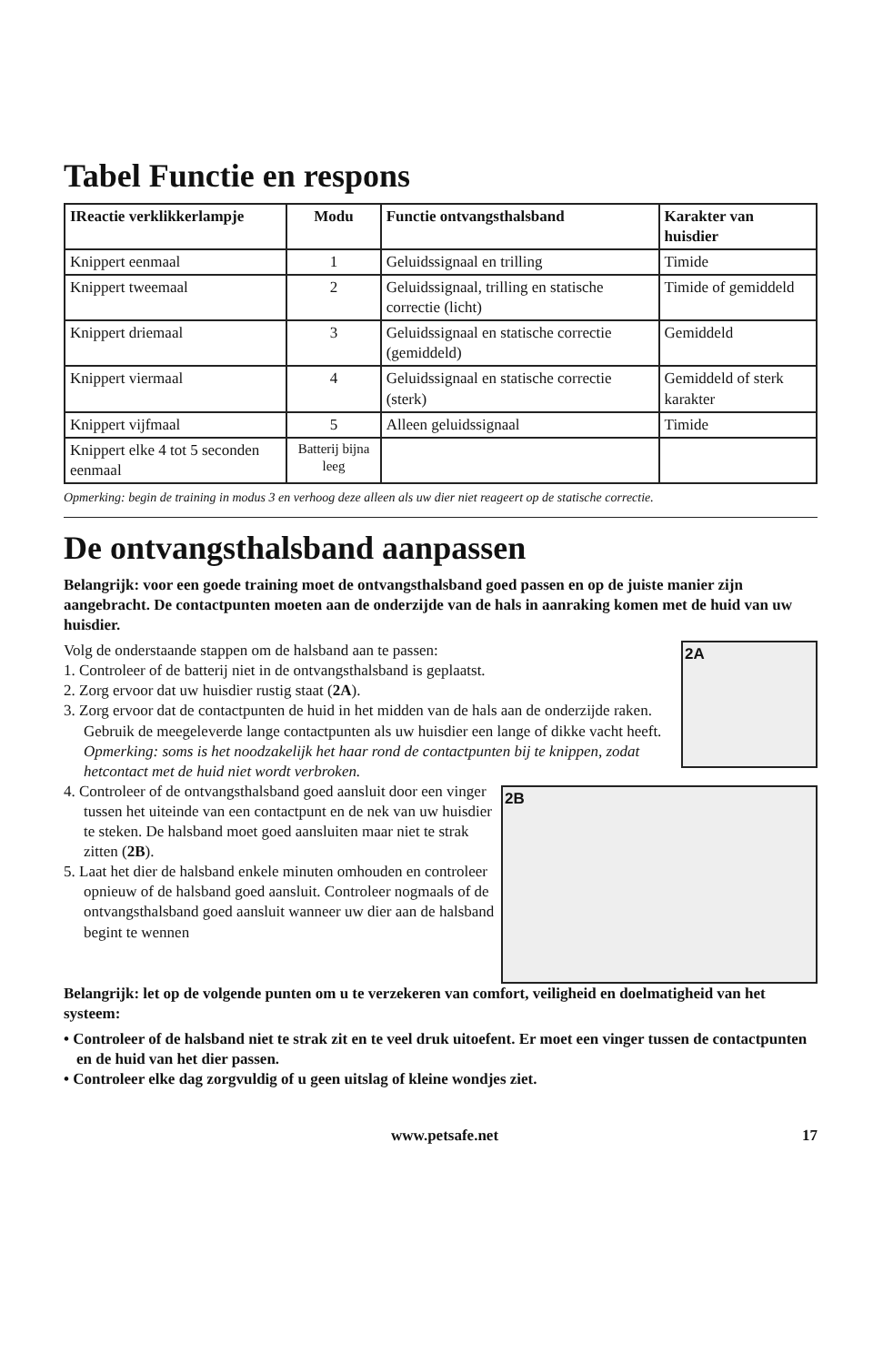Tabel Functie en respons
| IReactie verklikkerlampje | Modu | Functie ontvangsthalsband | Karakter van huisdier |
| --- | --- | --- | --- |
| Knippert eenmaal | 1 | Geluidssignaal en trilling | Timide |
| Knippert tweemaal | 2 | Geluidssignaal, trilling en statische correctie (licht) | Timide of gemiddeld |
| Knippert driemaal | 3 | Geluidssignaal en statische correctie (gemiddeld) | Gemiddeld |
| Knippert viermaal | 4 | Geluidssignaal en statische correctie (sterk) | Gemiddeld of sterk karakter |
| Knippert vijfmaal | 5 | Alleen geluidssignaal | Timide |
| Knippert elke 4 tot 5 seconden eenmaal | Batterij bijna leeg | | |
Opmerking: begin de training in modus 3 en verhoog deze alleen als uw dier niet reageert op de statische correctie.
De ontvangsthalsband aanpassen
Belangrijk: voor een goede training moet de ontvangsthalsband goed passen en op de juiste manier zijn aangebracht. De contactpunten moeten aan de onderzijde van de hals in aanraking komen met de huid van uw huisdier.
2A
Volg de onderstaande stappen om de halsband aan te passen:
1. Controleer of de batterij niet in de ontvangsthalsband is geplaatst.
2. Zorg ervoor dat uw huisdier rustig staat (2A).
3. Zorg ervoor dat de contactpunten de huid in het midden van de hals aan de onderzijde raken. Gebruik de meegeleverde lange contactpunten als uw huisdier een lange of dikke vacht heeft. Opmerking: soms is het noodzakelijk het haar rond de contactpunten bij te knippen, zodat hetcontact met de huid niet wordt verbroken.
2B
4. Controleer of de ontvangsthalsband goed aansluit door een vinger tussen het uiteinde van een contactpunt en de nek van uw huisdier te steken. De halsband moet goed aansluiten maar niet te strak zitten (2B).
5. Laat het dier de halsband enkele minuten omhouden en controleer opnieuw of de halsband goed aansluit. Controleer nogmaals of de ontvangsthalsband goed aansluit wanneer uw dier aan de halsband begint te wennen
Belangrijk: let op de volgende punten om u te verzekeren van comfort, veiligheid en doelmatigheid van het systeem:
• Controleer of de halsband niet te strak zit en te veel druk uitoefent. Er moet een vinger tussen de contactpunten en de huid van het dier passen.
• Controleer elke dag zorgvuldig of u geen uitslag of kleine wondjes ziet.
www.petsafe.net 17